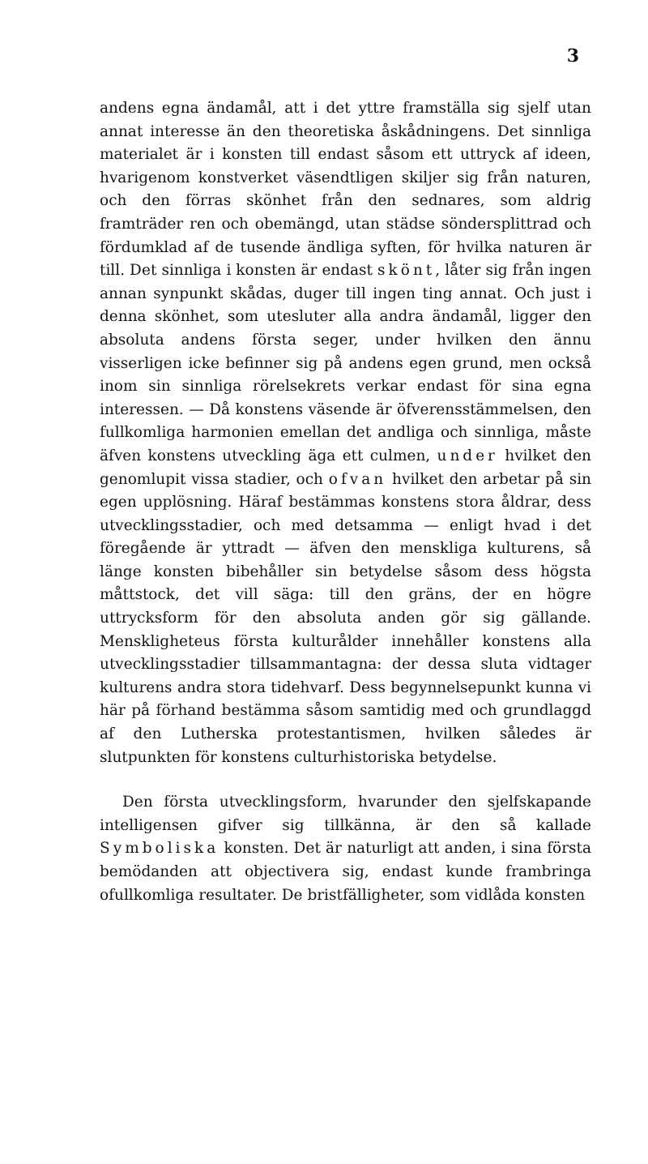3
andens egna ändamål, att i det yttre framställa sig sjelf utan annat interesse än den theoretiska åskådningens. Det sinnliga materialet är i konsten till endast såsom ett uttryck af ideen, hvarigenom konstverket väsendtligen skiljer sig från naturen, och den förras skönhet från den sednares, som aldrig framträder ren och obemängd, utan städse söndersplittrad och fördumklad af de tusende ändliga syften, för hvilka naturen är till. Det sinnliga i konsten är endast skönt, låter sig från ingen annan synpunkt skådas, duger till ingen ting annat. Och just i denna skönhet, som utesluter alla andra ändamål, ligger den absoluta andens första seger, under hvilken den ännu visserligen icke befinner sig på andens egen grund, men också inom sin sinnliga rörelsekrets verkar endast för sina egna interessen. — Då konstens väsende är öfverensstämmelsen, den fullkomliga harmonien emellan det andliga och sinnliga, måste äfven konstens utveckling äga ett culmen, under hvilket den genomlupit vissa stadier, och ofvan hvilket den arbetar på sin egen upplösning. Häraf bestämmas konstens stora åldrar, dess utvecklingsstadier, och med detsamma — enligt hvad i det föregående är yttradt — äfven den menskliga kulturens, så länge konsten bibehåller sin betydelse såsom dess högsta måttstock, det vill säga: till den gräns, der en högre uttrycksform för den absoluta anden gör sig gällande. Menskligheteus första kulturålder innehåller konstens alla utvecklingsstadier tillsammantagna: der dessa sluta vidtager kulturens andra stora tidehvarf. Dess begynnelsepunkt kunna vi här på förhand bestämma såsom samtidig med och grundlaggd af den Lutherska protestantismen, hvilken således är slutpunkten för konstens culturhistoriska betydelse.
Den första utvecklingsform, hvarunder den sjelfskapande intelligensen gifver sig tillkänna, är den så kallade Symboliska konsten. Det är naturligt att anden, i sina första bemödanden att objectivera sig, endast kunde frambringa ofullkomliga resultater. De bristfälligheter, som vidlåda konsten